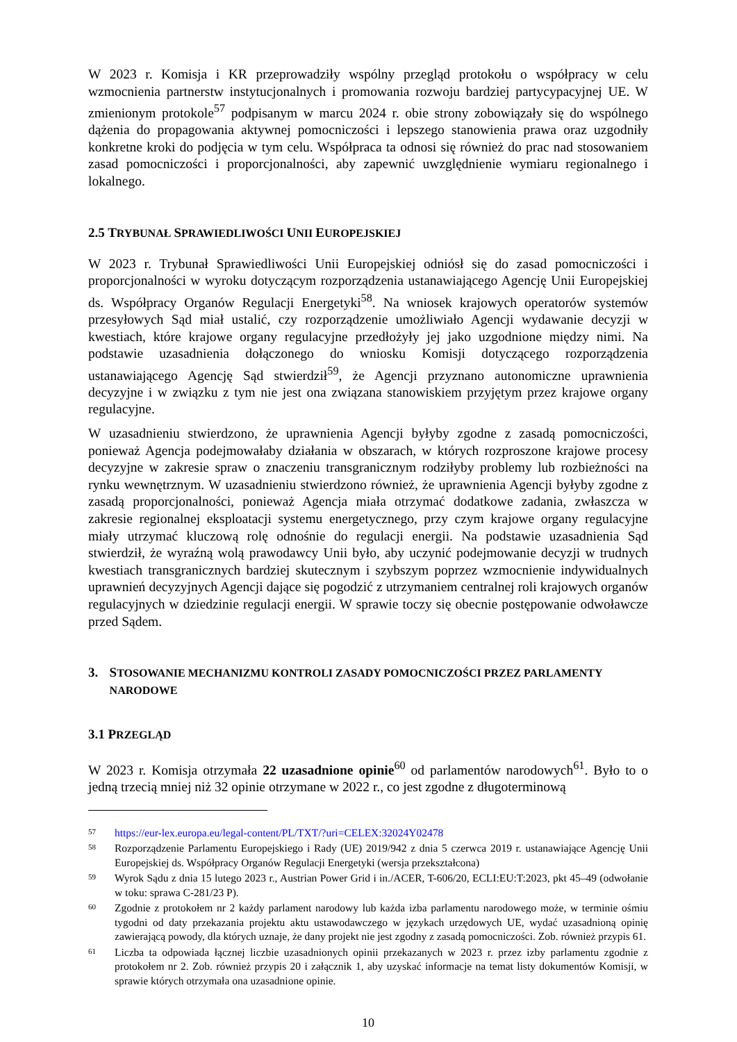W 2023 r. Komisja i KR przeprowadziły wspólny przegląd protokołu o współpracy w celu wzmocnienia partnerstw instytucjonalnych i promowania rozwoju bardziej partycypacyjnej UE. W zmienionym protokole<sup>57</sup> podpisanym w marcu 2024 r. obie strony zobowiązały się do wspólnego dążenia do propagowania aktywnej pomocniczości i lepszego stanowienia prawa oraz uzgodniły konkretne kroki do podjęcia w tym celu. Współpraca ta odnosi się również do prac nad stosowaniem zasad pomocniczości i proporcjonalności, aby zapewnić uwzględnienie wymiaru regionalnego i lokalnego.
2.5 TRYBUNAŁ SPRAWIEDLIWOŚCI UNII EUROPEJSKIEJ
W 2023 r. Trybunał Sprawiedliwości Unii Europejskiej odniósł się do zasad pomocniczości i proporcjonalności w wyroku dotyczącym rozporządzenia ustanawiającego Agencję Unii Europejskiej ds. Współpracy Organów Regulacji Energetyki<sup>58</sup>. Na wniosek krajowych operatorów systemów przesyłowych Sąd miał ustalić, czy rozporządzenie umożliwiało Agencji wydawanie decyzji w kwestiach, które krajowe organy regulacyjne przedłożyły jej jako uzgodnione między nimi. Na podstawie uzasadnienia dołączonego do wniosku Komisji dotyczącego rozporządzenia ustanawiającego Agencję Sąd stwierdził<sup>59</sup>, że Agencji przyznano autonomiczne uprawnienia decyzyjne i w związku z tym nie jest ona związana stanowiskiem przyjętym przez krajowe organy regulacyjne.
W uzasadnieniu stwierdzono, że uprawnienia Agencji byłyby zgodne z zasadą pomocniczości, ponieważ Agencja podejmowałaby działania w obszarach, w których rozproszone krajowe procesy decyzyjne w zakresie spraw o znaczeniu transgranicznym rodziłyby problemy lub rozbieżności na rynku wewnętrznym. W uzasadnieniu stwierdzono również, że uprawnienia Agencji byłyby zgodne z zasadą proporcjonalności, ponieważ Agencja miała otrzymać dodatkowe zadania, zwłaszcza w zakresie regionalnej eksploatacji systemu energetycznego, przy czym krajowe organy regulacyjne miały utrzymać kluczową rolę odnośnie do regulacji energii. Na podstawie uzasadnienia Sąd stwierdził, że wyraźną wolą prawodawcy Unii było, aby uczynić podejmowanie decyzji w trudnych kwestiach transgranicznych bardziej skutecznym i szybszym poprzez wzmocnienie indywidualnych uprawnień decyzyjnych Agencji dające się pogodzić z utrzymaniem centralnej roli krajowych organów regulacyjnych w dziedzinie regulacji energii. W sprawie toczy się obecnie postępowanie odwoławcze przed Sądem.
3. STOSOWANIE MECHANIZMU KONTROLI ZASADY POMOCNICZOŚCI PRZEZ PARLAMENTY NARODOWE
3.1 PRZEGLĄD
W 2023 r. Komisja otrzymała 22 uzasadnione opinie<sup>60</sup> od parlamentów narodowych<sup>61</sup>. Było to o jedną trzecią mniej niż 32 opinie otrzymane w 2022 r., co jest zgodne z długoterminową
57 https://eur-lex.europa.eu/legal-content/PL/TXT/?uri=CELEX:32024Y02478
58 Rozporządzenie Parlamentu Europejskiego i Rady (UE) 2019/942 z dnia 5 czerwca 2019 r. ustanawiające Agencję Unii Europejskiej ds. Współpracy Organów Regulacji Energetyki (wersja przekształcona)
59 Wyrok Sądu z dnia 15 lutego 2023 r., Austrian Power Grid i in./ACER, T-606/20, ECLI:EU:T:2023, pkt 45–49 (odwołanie w toku: sprawa C-281/23 P).
60 Zgodnie z protokołem nr 2 każdy parlament narodowy lub każda izba parlamentu narodowego może, w terminie ośmiu tygodni od daty przekazania projektu aktu ustawodawczego w językach urzędowych UE, wydać uzasadnioną opinię zawierającą powody, dla których uznaje, że dany projekt nie jest zgodny z zasadą pomocniczości. Zob. również przypis 61.
61 Liczba ta odpowiada łącznej liczbie uzasadnionych opinii przekazanych w 2023 r. przez izby parlamentu zgodnie z protokołem nr 2. Zob. również przypis 20 i załącznik 1, aby uzyskać informacje na temat listy dokumentów Komisji, w sprawie których otrzymała ona uzasadnione opinie.
10